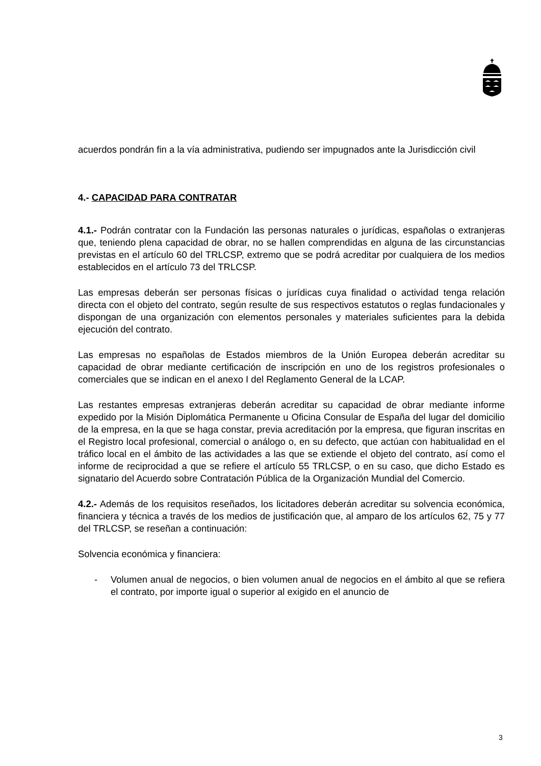acuerdos pondrán fin a la vía administrativa, pudiendo ser impugnados ante la Jurisdicción civil
4.- CAPACIDAD PARA CONTRATAR
4.1.- Podrán contratar con la Fundación las personas naturales o jurídicas, españolas o extranjeras que, teniendo plena capacidad de obrar, no se hallen comprendidas en alguna de las circunstancias previstas en el artículo 60 del TRLCSP, extremo que se podrá acreditar por cualquiera de los medios establecidos en el artículo 73 del TRLCSP.
Las empresas deberán ser personas físicas o jurídicas cuya finalidad o actividad tenga relación directa con el objeto del contrato, según resulte de sus respectivos estatutos o reglas fundacionales y dispongan de una organización con elementos personales y materiales suficientes para la debida ejecución del contrato.
Las empresas no españolas de Estados miembros de la Unión Europea deberán acreditar su capacidad de obrar mediante certificación de inscripción en uno de los registros profesionales o comerciales que se indican en el anexo I del Reglamento General de la LCAP.
Las restantes empresas extranjeras deberán acreditar su capacidad de obrar mediante informe expedido por la Misión Diplomática Permanente u Oficina Consular de España del lugar del domicilio de la empresa, en la que se haga constar, previa acreditación por la empresa, que figuran inscritas en el Registro local profesional, comercial o análogo o, en su defecto, que actúan con habitualidad en el tráfico local en el ámbito de las actividades a las que se extiende el objeto del contrato, así como el informe de reciprocidad a que se refiere el artículo 55 TRLCSP, o en su caso, que dicho Estado es signatario del Acuerdo sobre Contratación Pública de la Organización Mundial del Comercio.
4.2.- Además de los requisitos reseñados, los licitadores deberán acreditar su solvencia económica, financiera y técnica a través de los medios de justificación que, al amparo de los artículos 62, 75 y 77 del TRLCSP, se reseñan a continuación:
Solvencia económica y financiera:
- Volumen anual de negocios, o bien volumen anual de negocios en el ámbito al que se refiera el contrato, por importe igual o superior al exigido en el anuncio de
3